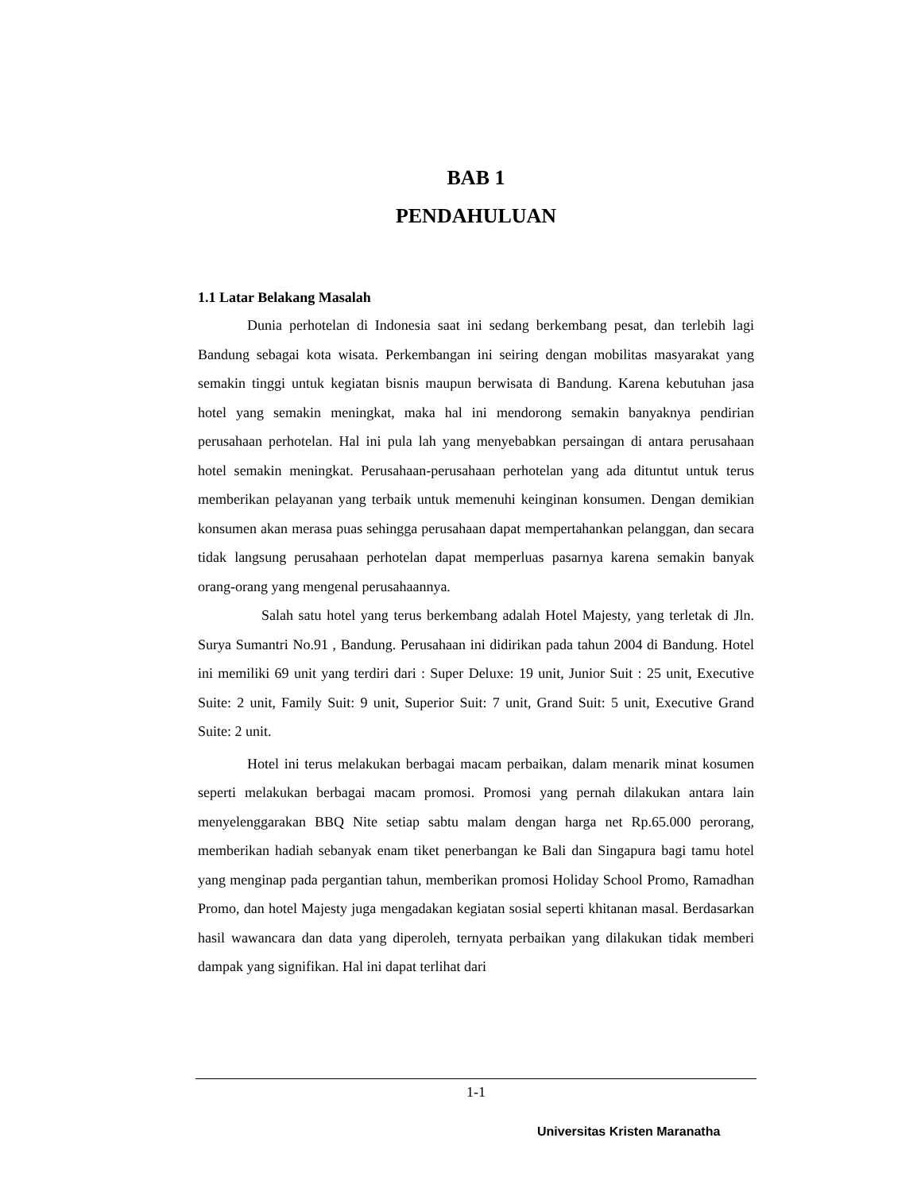BAB 1
PENDAHULUAN
1.1 Latar Belakang Masalah
Dunia perhotelan di Indonesia saat ini sedang berkembang pesat, dan terlebih lagi Bandung sebagai kota wisata. Perkembangan ini seiring dengan mobilitas masyarakat yang semakin tinggi untuk kegiatan bisnis maupun berwisata di Bandung. Karena kebutuhan jasa hotel yang semakin meningkat, maka hal ini mendorong semakin banyaknya pendirian perusahaan perhotelan. Hal ini pula lah yang menyebabkan persaingan di antara perusahaan hotel semakin meningkat. Perusahaan-perusahaan perhotelan yang ada dituntut untuk terus memberikan pelayanan yang terbaik untuk memenuhi keinginan konsumen. Dengan demikian konsumen akan merasa puas sehingga perusahaan dapat mempertahankan pelanggan, dan secara tidak langsung perusahaan perhotelan dapat memperluas pasarnya karena semakin banyak orang-orang yang mengenal perusahaannya.
Salah satu hotel yang terus berkembang adalah Hotel Majesty, yang terletak di Jln. Surya Sumantri No.91 , Bandung. Perusahaan ini didirikan pada tahun 2004 di Bandung. Hotel ini memiliki 69 unit yang terdiri dari : Super Deluxe: 19 unit, Junior Suit : 25 unit, Executive Suite: 2 unit, Family Suit: 9 unit, Superior Suit: 7 unit, Grand Suit: 5 unit, Executive Grand Suite: 2 unit.
Hotel ini terus melakukan berbagai macam perbaikan, dalam menarik minat kosumen seperti melakukan berbagai macam promosi. Promosi yang pernah dilakukan antara lain menyelenggarakan BBQ Nite setiap sabtu malam dengan harga net Rp.65.000 perorang, memberikan hadiah sebanyak enam tiket penerbangan ke Bali dan Singapura bagi tamu hotel yang menginap pada pergantian tahun, memberikan promosi Holiday School Promo, Ramadhan Promo, dan hotel Majesty juga mengadakan kegiatan sosial seperti khitanan masal. Berdasarkan hasil wawancara dan data yang diperoleh, ternyata perbaikan yang dilakukan tidak memberi dampak yang signifikan. Hal ini dapat terlihat dari
1-1
Universitas Kristen Maranatha